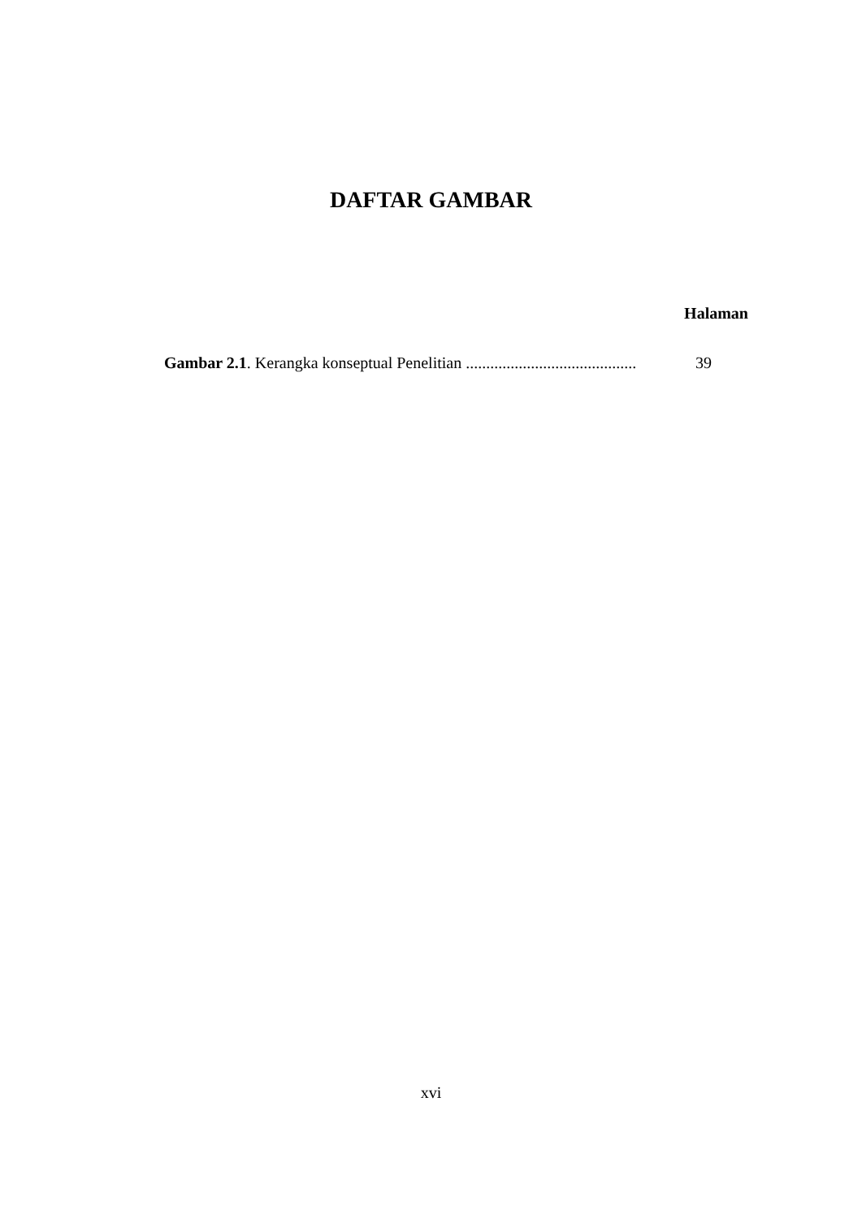DAFTAR GAMBAR
Halaman
Gambar 2.1. Kerangka konseptual Penelitian .......................................... 39
xvi